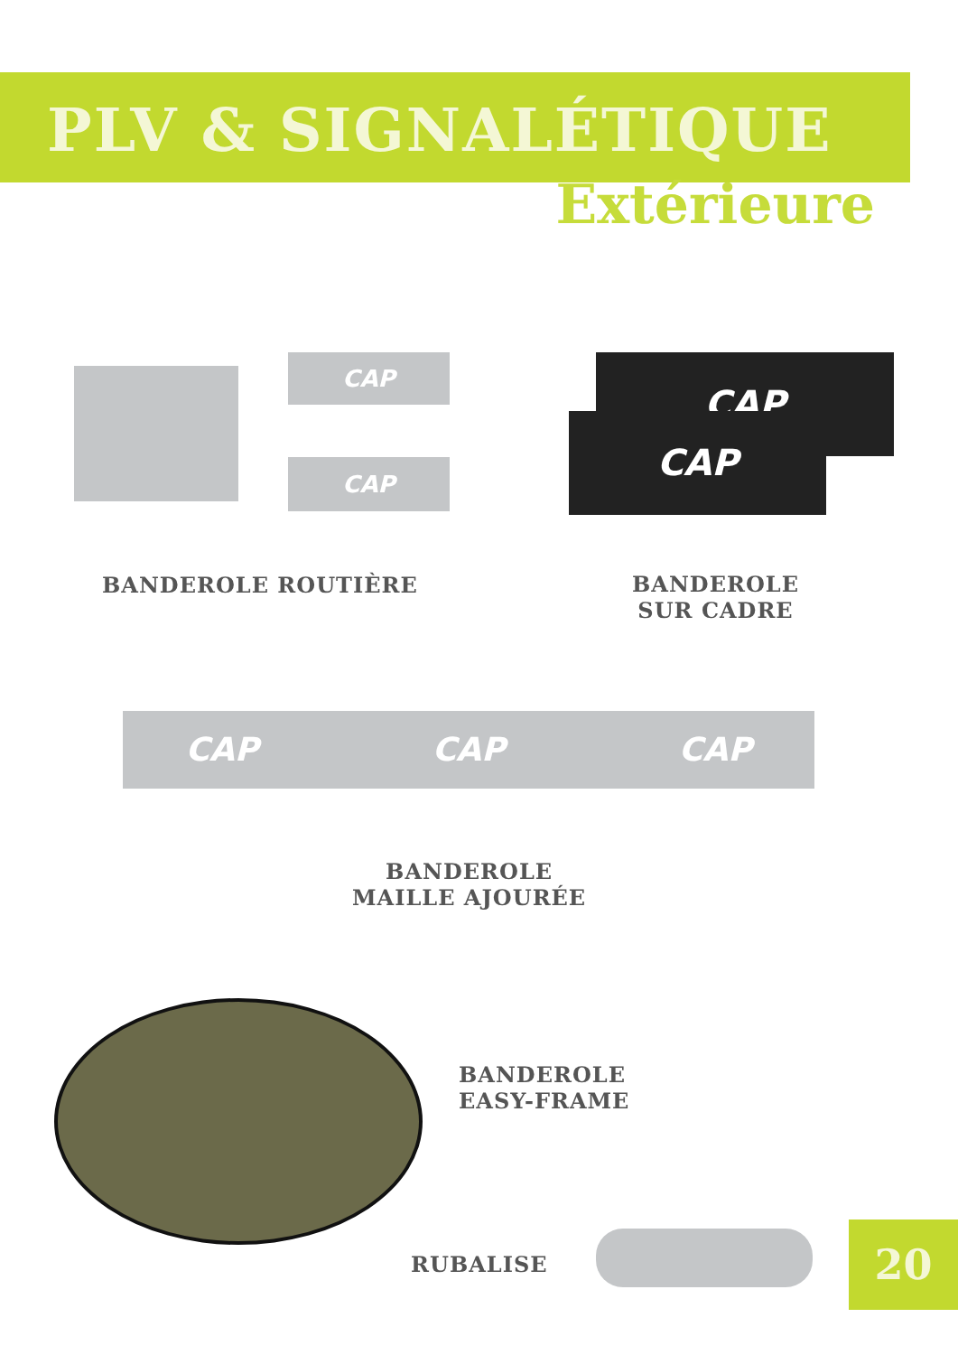PLV & SIGNALÉTIQUE
Extérieure
CAP
CAP
CAP
CAP
BANDEROLE ROUTIÈRE
BANDEROLE
SUR CADRE
CAP CAP CAP
BANDEROLE
MAILLE AJOURÉE
BANDEROLE
EASY-FRAME
RUBALISE 20